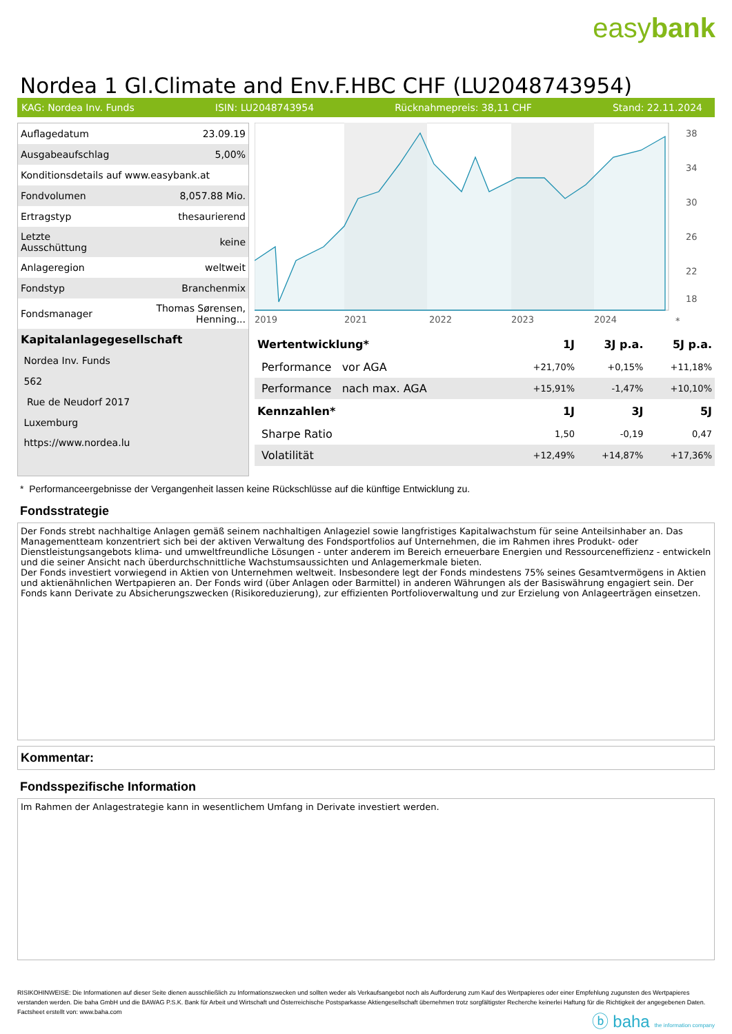easybank
Nordea 1 Gl.Climate and Env.F.HBC CHF (LU2048743954)
KAG: Nordea Inv. Funds ISIN: LU2048743954 Rücknahmepreis: 38,11 CHF Stand: 22.11.2024
| Auflagedatum | 23.09.19 |
| Ausgabeaufschlag | 5,00% |
| Konditionsdetails auf www.easybank.at | |
| Fondvolumen | 8,057.88 Mio. |
| Ertragstyp | thesaurierend |
| Letzte Ausschüttung | keine |
| Anlageregion | weltweit |
| Fondstyp | Branchenmix |
| Fondsmanager | Thomas Sørensen, Henning... |
| Kapitalanlagegesellschaft | |
| Nordea Inv. Funds | |
| 562 | |
| Rue de Neudorf 2017 | |
| Luxemburg | |
| https://www.nordea.lu | |
38
34
30
26
22
18
2019
2021
2022
2023
2024
*
| Wertentwicklung* | 1J | 3J p.a. | 5J p.a. |
| --- | --- | --- | --- |
| Performance vor AGA | +21,70% | +0,15% | +11,18% |
| Performance nach max. AGA | +15,91% | -1,47% | +10,10% |
| Kennzahlen* | 1J | 3J | 5J |
| Sharpe Ratio | 1,50 | -0,19 | 0,47 |
| Volatilität | +12,49% | +14,87% | +17,36% |
* Performanceergebnisse der Vergangenheit lassen keine Rückschlüsse auf die künftige Entwicklung zu.
Fondsstrategie
Der Fonds strebt nachhaltige Anlagen gemäß seinem nachhaltigen Anlageziel sowie langfristiges Kapitalwachstum für seine Anteilsinhaber an. Das Managementteam konzentriert sich bei der aktiven Verwaltung des Fondsportfolios auf Unternehmen, die im Rahmen ihres Produkt- oder Dienstleistungsangebots klima- und umweltfreundliche Lösungen - unter anderem im Bereich erneuerbare Energien und Ressourceneffizienz - entwickeln und die seiner Ansicht nach überdurchschnittliche Wachstumsaussichten und Anlagemerkmale bieten.
Der Fonds investiert vorwiegend in Aktien von Unternehmen weltweit. Insbesondere legt der Fonds mindestens 75% seines Gesamtvermögens in Aktien und aktienähnlichen Wertpapieren an. Der Fonds wird (über Anlagen oder Barmittel) in anderen Währungen als der Basiswährung engagiert sein. Der Fonds kann Derivate zu Absicherungszwecken (Risikoreduzierung), zur effizienten Portfolioverwaltung und zur Erzielung von Anlageerträgen einsetzen.
Kommentar:
Fondsspezifische Information
Im Rahmen der Anlagestrategie kann in wesentlichem Umfang in Derivate investiert werden.
RISIKOHINWEISE: Die Informationen auf dieser Seite dienen ausschließlich zu Informationszwecken und sollten weder als Verkaufsangebot noch als Aufforderung zum Kauf des Wertpapieres oder einer Empfehlung zugunsten des Wertpapieres verstanden werden. Die baha GmbH und die BAWAG P.S.K. Bank für Arbeit und Wirtschaft und Österreichische Postsparkasse Aktiengesellschaft übernehmen trotz sorgfältigster Recherche keinerlei Haftung für die Richtigkeit der angegebenen Daten.
Factsheet erstellt von: www.baha.com
ⓑ baha the information company